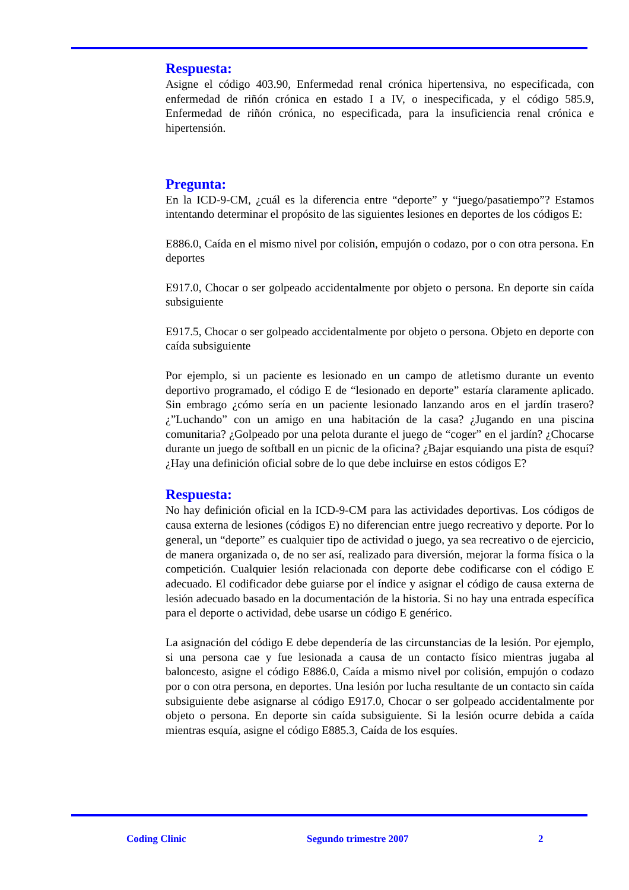Respuesta:
Asigne el código 403.90, Enfermedad renal crónica hipertensiva, no especificada, con enfermedad de riñón crónica en estado I a IV, o inespecificada, y el código 585.9, Enfermedad de riñón crónica, no especificada, para la insuficiencia renal crónica e hipertensión.
Pregunta:
En la ICD-9-CM, ¿cuál es la diferencia entre “deporte” y “juego/pasatiempo”? Estamos intentando determinar el propósito de las siguientes lesiones en deportes de los códigos E:
E886.0, Caída en el mismo nivel por colisión, empujón o codazo, por o con otra persona. En deportes
E917.0, Chocar o ser golpeado accidentalmente por objeto o persona. En deporte sin caída subsiguiente
E917.5, Chocar o ser golpeado accidentalmente por objeto o persona. Objeto en deporte con caída subsiguiente
Por ejemplo, si un paciente es lesionado en un campo de atletismo durante un evento deportivo programado, el código E de “lesionado en deporte” estaría claramente aplicado. Sin embrago ¿cómo sería en un paciente lesionado lanzando aros en el jardín trasero? ¿”Luchando” con un amigo en una habitación de la casa? ¿Jugando en una piscina comunitaria? ¿Golpeado por una pelota durante el juego de “coger” en el jardín? ¿Chocarse durante un juego de softball en un picnic de la oficina? ¿Bajar esquiando una pista de esquí? ¿Hay una definición oficial sobre de lo que debe incluirse en estos códigos E?
Respuesta:
No hay definición oficial en la ICD-9-CM para las actividades deportivas. Los códigos de causa externa de lesiones (códigos E) no diferencian entre juego recreativo y deporte. Por lo general, un “deporte” es cualquier tipo de actividad o juego, ya sea recreativo o de ejercicio, de manera organizada o, de no ser así, realizado para diversión, mejorar la forma física o la competición. Cualquier lesión relacionada con deporte debe codificarse con el código E adecuado. El codificador debe guiarse por el índice y asignar el código de causa externa de lesión adecuado basado en la documentación de la historia. Si no hay una entrada específica para el deporte o actividad, debe usarse un código E genérico.
La asignación del código E debe dependería de las circunstancias de la lesión. Por ejemplo, si una persona cae y fue lesionada a causa de un contacto físico mientras jugaba al baloncesto, asigne el código E886.0, Caída a mismo nivel por colisión, empujón o codazo por o con otra persona, en deportes. Una lesión por lucha resultante de un contacto sin caída subsiguiente debe asignarse al código E917.0, Chocar o ser golpeado accidentalmente por objeto o persona. En deporte sin caída subsiguiente. Si la lesión ocurre debida a caída mientras esquía, asigne el código E885.3, Caída de los esquíes.
Coding Clinic Segundo trimestre 2007 2